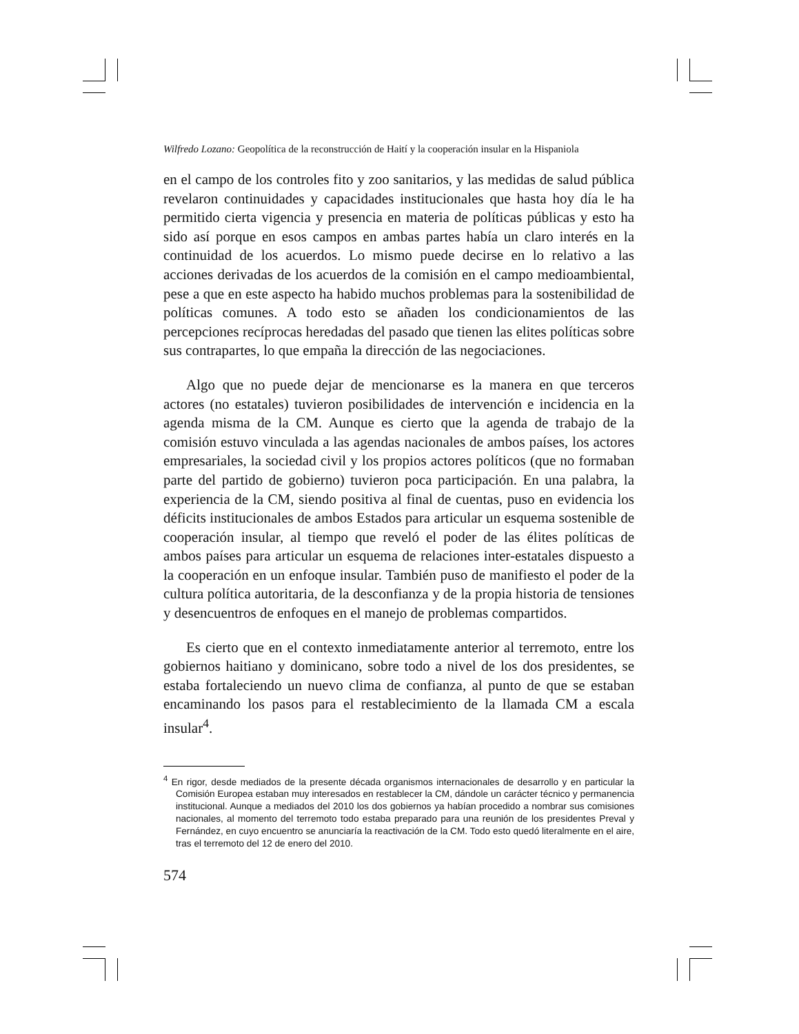Wilfredo Lozano: Geopolítica de la reconstrucción de Haití y la cooperación insular en la Hispaniola
en el campo de los controles fito y zoo sanitarios, y las medidas de salud pública revelaron continuidades y capacidades institucionales que hasta hoy día le ha permitido cierta vigencia y presencia en materia de políticas públicas y esto ha sido así porque en esos campos en ambas partes había un claro interés en la continuidad de los acuerdos. Lo mismo puede decirse en lo relativo a las acciones derivadas de los acuerdos de la comisión en el campo medioambiental, pese a que en este aspecto ha habido muchos problemas para la sostenibilidad de políticas comunes. A todo esto se añaden los condicionamientos de las percepciones recíprocas heredadas del pasado que tienen las elites políticas sobre sus contrapartes, lo que empaña la dirección de las negociaciones.
Algo que no puede dejar de mencionarse es la manera en que terceros actores (no estatales) tuvieron posibilidades de intervención e incidencia en la agenda misma de la CM. Aunque es cierto que la agenda de trabajo de la comisión estuvo vinculada a las agendas nacionales de ambos países, los actores empresariales, la sociedad civil y los propios actores políticos (que no formaban parte del partido de gobierno) tuvieron poca participación. En una palabra, la experiencia de la CM, siendo positiva al final de cuentas, puso en evidencia los déficits institucionales de ambos Estados para articular un esquema sostenible de cooperación insular, al tiempo que reveló el poder de las élites políticas de ambos países para articular un esquema de relaciones inter-estatales dispuesto a la cooperación en un enfoque insular. También puso de manifiesto el poder de la cultura política autoritaria, de la desconfianza y de la propia historia de tensiones y desencuentros de enfoques en el manejo de problemas compartidos.
Es cierto que en el contexto inmediatamente anterior al terremoto, entre los gobiernos haitiano y dominicano, sobre todo a nivel de los dos presidentes, se estaba fortaleciendo un nuevo clima de confianza, al punto de que se estaban encaminando los pasos para el restablecimiento de la llamada CM a escala insular<sup>4</sup>.
<sup>4</sup> En rigor, desde mediados de la presente década organismos internacionales de desarrollo y en particular la Comisión Europea estaban muy interesados en restablecer la CM, dándole un carácter técnico y permanencia institucional. Aunque a mediados del 2010 los dos gobiernos ya habían procedido a nombrar sus comisiones nacionales, al momento del terremoto todo estaba preparado para una reunión de los presidentes Preval y Fernández, en cuyo encuentro se anunciaría la reactivación de la CM. Todo esto quedó literalmente en el aire, tras el terremoto del 12 de enero del 2010.
574